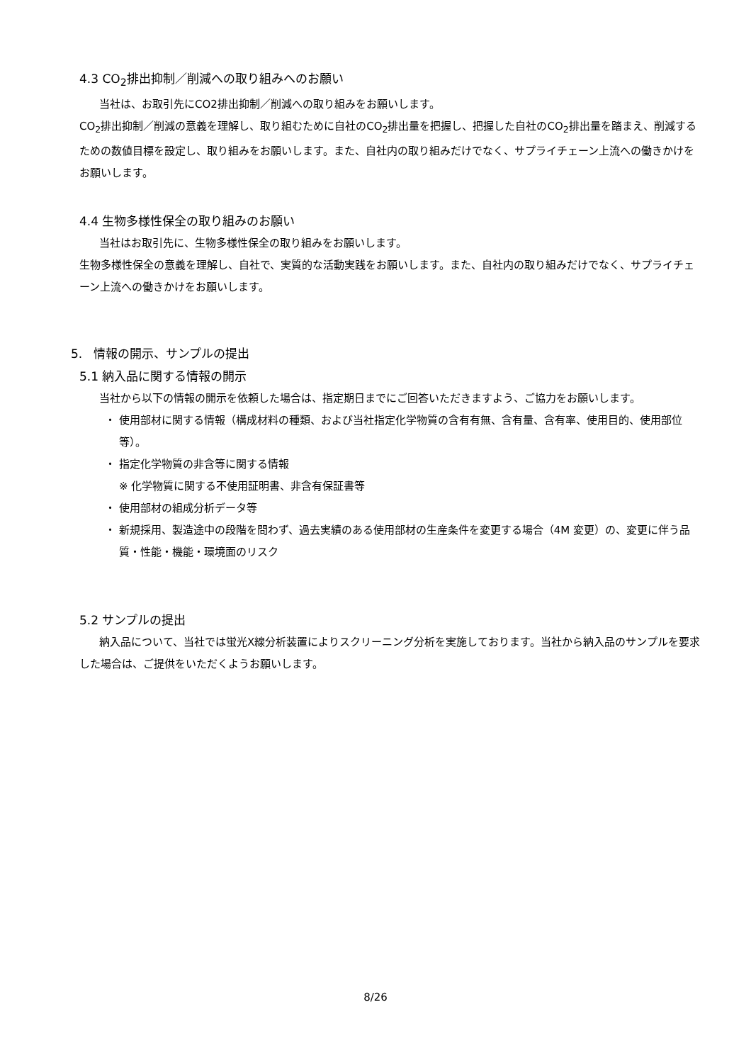4.3 CO<sub>2</sub>排出抑制／削減への取り組みへのお願い
当社は、お取引先にCO2排出抑制／削減への取り組みをお願いします。
CO<sub>2</sub>排出抑制／削減の意義を理解し、取り組むために自社のCO<sub>2</sub>排出量を把握し、把握した自社のCO<sub>2</sub>排出量を踏まえ、削減するための数値目標を設定し、取り組みをお願いします。また、自社内の取り組みだけでなく、サプライチェーン上流への働きかけをお願いします。
4.4 生物多様性保全の取り組みのお願い
当社はお取引先に、生物多様性保全の取り組みをお願いします。
生物多様性保全の意義を理解し、自社で、実質的な活動実践をお願いします。また、自社内の取り組みだけでなく、サプライチェーン上流への働きかけをお願いします。
5. 情報の開示、サンプルの提出
5.1 納入品に関する情報の開示
当社から以下の情報の開示を依頼した場合は、指定期日までにご回答いただきますよう、ご協力をお願いします。
・ 使用部材に関する情報（構成材料の種類、および当社指定化学物質の含有有無、含有量、含有率、使用目的、使用部位等）。
・ 指定化学物質の非含等に関する情報
※ 化学物質に関する不使用証明書、非含有保証書等
・ 使用部材の組成分析データ等
・ 新規採用、製造途中の段階を問わず、過去実績のある使用部材の生産条件を変更する場合（4M 変更）の、変更に伴う品質・性能・機能・環境面のリスク
5.2 サンプルの提出
納入品について、当社では蛍光X線分析装置によりスクリーニング分析を実施しております。当社から納入品のサンプルを要求した場合は、ご提供をいただくようお願いします。
8/26